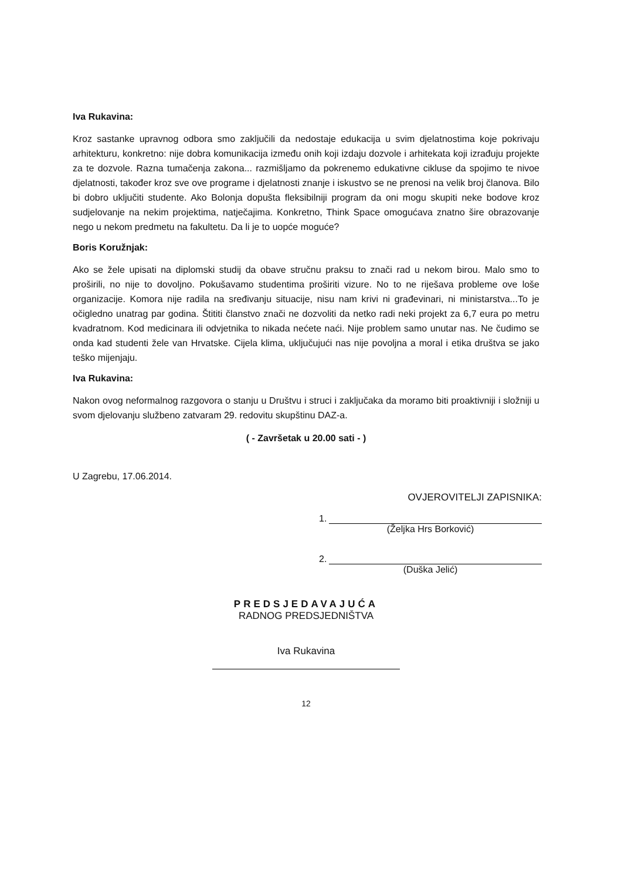Iva Rukavina:
Kroz sastanke upravnog odbora smo zaključili da nedostaje edukacija u svim djelatnostima koje pokrivaju arhitekturu, konkretno: nije dobra komunikacija između onih koji izdaju dozvole i arhitekata koji izrađuju projekte za te dozvole. Razna tumačenja zakona... razmišljamo da pokrenemo edukativne cikluse da spojimo te nivoe djelatnosti, također kroz sve ove programe i djelatnosti znanje i iskustvo se ne prenosi na velik broj članova. Bilo bi dobro uključiti studente. Ako Bolonja dopušta fleksibilniji program da oni mogu skupiti neke bodove kroz sudjelovanje na nekim projektima, natječajima. Konkretno, Think Space omogućava znatno šire obrazovanje nego u nekom predmetu na fakultetu. Da li je to uopće moguće?
Boris Koružnjak:
Ako se žele upisati na diplomski studij da obave stručnu praksu to znači rad u nekom birou. Malo smo to proširili, no nije to dovoljno. Pokušavamo studentima proširiti vizure. No to ne riješava probleme ove loše organizacije. Komora nije radila na sređivanju situacije, nisu nam krivi ni građevinari, ni ministarstva...To je očigledno unatrag par godina. Štititi članstvo znači ne dozvoliti da netko radi neki projekt za 6,7 eura po metru kvadratnom. Kod medicinara ili odvjetnika to nikada nećete naći. Nije problem samo unutar nas. Ne čudimo se onda kad studenti žele van Hrvatske. Cijela klima, uključujući nas nije povoljna a moral i etika društva se jako teško mijenjaju.
Iva Rukavina:
Nakon ovog neformalnog razgovora o stanju u Društvu i struci i zaključaka da moramo biti proaktivniji i složniji u svom djelovanju službeno zatvaram 29. redovitu skupštinu DAZ-a.
( - Završetak u 20.00 sati - )
U Zagrebu, 17.06.2014.
OVJEROVITELJI ZAPISNIKA:
1.
(Željka Hrs Borković)
2.
(Duška Jelić)
PREDSJEDAVAJUĆA
RADNOG PREDSJEDNIŠTVA
Iva Rukavina
12